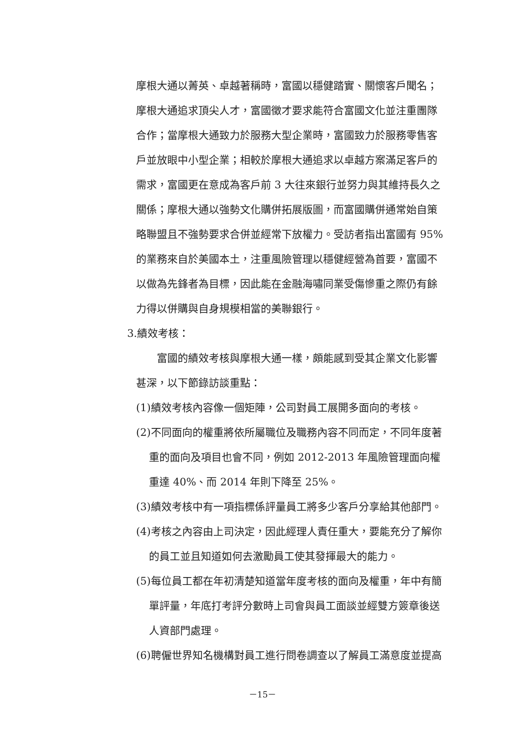摩根大通以菁英、卓越著稱時，富國以穩健踏實、關懷客戶聞名；摩根大通追求頂尖人才，富國徵才要求能符合富國文化並注重團隊合作；當摩根大通致力於服務大型企業時，富國致力於服務零售客戶並放眼中小型企業；相較於摩根大通追求以卓越方案滿足客戶的需求，富國更在意成為客戶前 3 大往來銀行並努力與其維持長久之關係；摩根大通以強勢文化購併拓展版圖，而富國購併通常始自策略聯盟且不強勢要求合併並經常下放權力。受訪者指出富國有 95% 的業務來自於美國本土，注重風險管理以穩健經營為首要，富國不以做為先鋒者為目標，因此能在金融海嘯同業受傷慘重之際仍有餘力得以併購與自身規模相當的美聯銀行。
3.績效考核：
富國的績效考核與摩根大通一樣，頗能感到受其企業文化影響甚深，以下節錄訪談重點：
(1)績效考核內容像一個矩陣，公司對員工展開多面向的考核。
(2)不同面向的權重將依所屬職位及職務內容不同而定，不同年度著重的面向及項目也會不同，例如 2012-2013 年風險管理面向權重達 40%、而 2014 年則下降至 25%。
(3)績效考核中有一項指標係評量員工將多少客戶分享給其他部門。
(4)考核之內容由上司決定，因此經理人責任重大，要能充分了解你的員工並且知道如何去激勵員工使其發揮最大的能力。
(5)每位員工都在年初清楚知道當年度考核的面向及權重，年中有簡單評量，年底打考評分數時上司會與員工面談並經雙方簽章後送人資部門處理。
(6)聘僱世界知名機構對員工進行問卷調查以了解員工滿意度並提高
－15－